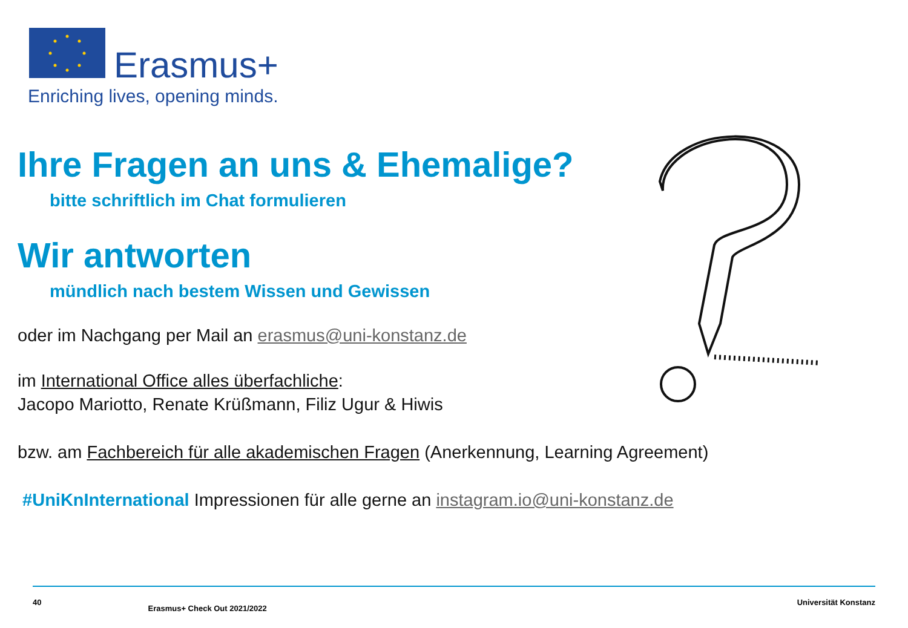Erasmus+
Enriching lives, opening minds.
Ihre Fragen an uns & Ehemalige?
bitte schriftlich im Chat formulieren
Wir antworten
mündlich nach bestem Wissen und Gewissen
oder im Nachgang per Mail an erasmus@uni-konstanz.de
im International Office alles überfachliche:
Jacopo Mariotto, Renate Krüßmann, Filiz Ugur & Hiwis
bzw. am Fachbereich für alle akademischen Fragen (Anerkennung, Learning Agreement)
#UniKnInternational Impressionen für alle gerne an instagram.io@uni-konstanz.de
40 Erasmus+ Check Out 2021/2022 Universität Konstanz